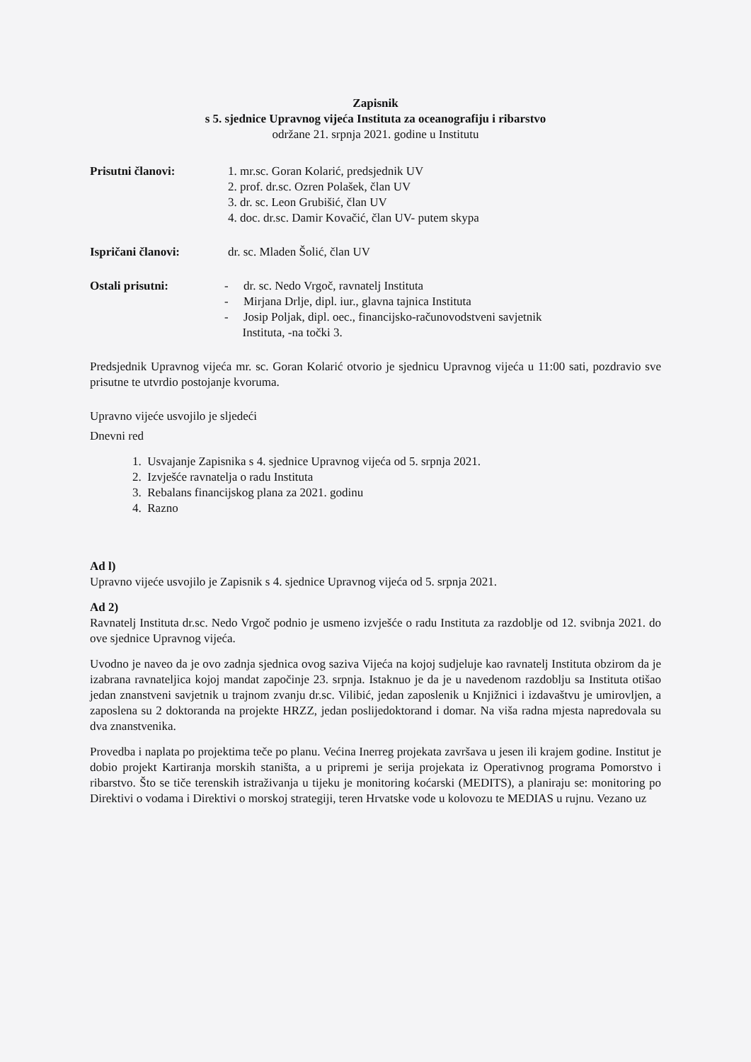Zapisnik
s 5. sjednice Upravnog vijeća Instituta za oceanografiju i ribarstvo
održane 21. srpnja 2021. godine u Institutu
Prisutni članovi: 1. mr.sc. Goran Kolarić, predsjednik UV
2. prof. dr.sc. Ozren Polašek, član UV
3. dr. sc. Leon Grubišić, član UV
4. doc. dr.sc. Damir Kovačić, član UV- putem skypa
Ispričani članovi: dr. sc. Mladen Šolić, član UV
Ostali prisutni: - dr. sc. Nedo Vrgoč, ravnatelj Instituta
- Mirjana Drlje, dipl. iur., glavna tajnica Instituta
- Josip Poljak, dipl. oec., financijsko-računovodstveni savjetnik
Instituta, -na točki 3.
Predsjednik Upravnog vijeća mr. sc. Goran Kolarić otvorio je sjednicu Upravnog vijeća u 11:00 sati, pozdravio sve prisutne te utvrdio postojanje kvoruma.
Upravno vijeće usvojilo je sljedeći
Dnevni red
1. Usvajanje Zapisnika s 4. sjednice Upravnog vijeća od 5. srpnja 2021.
2. Izvješće ravnatelja o radu Instituta
3. Rebalans financijskog plana za 2021. godinu
4. Razno
Ad l)
Upravno vijeće usvojilo je Zapisnik s 4. sjednice Upravnog vijeća od 5. srpnja 2021.
Ad 2)
Ravnatelj Instituta dr.sc. Nedo Vrgoč podnio je usmeno izvješće o radu Instituta za razdoblje od 12. svibnja 2021. do ove sjednice Upravnog vijeća.
Uvodno je naveo da je ovo zadnja sjednica ovog saziva Vijeća na kojoj sudjeluje kao ravnatelj Instituta obzirom da je izabrana ravnateljica kojoj mandat započinje 23. srpnja. Istaknuo je da je u navedenom razdoblju sa Instituta otišao jedan znanstveni savjetnik u trajnom zvanju dr.sc. Vilibić, jedan zaposlenik u Knjižnici i izdavaštvu je umirovljen, a zaposlena su 2 doktoranda na projekte HRZZ, jedan poslijedoktorand i domar. Na viša radna mjesta napredovala su dva znanstvenika.
Provedba i naplata po projektima teče po planu. Većina Inerreg projekata završava u jesen ili krajem godine. Institut je dobio projekt Kartiranja morskih staništa, a u pripremi je serija projekata iz Operativnog programa Pomorstvo i ribarstvo. Što se tiče terenskih istraživanja u tijeku je monitoring koćarski (MEDITS), a planiraju se: monitoring po Direktivi o vodama i Direktivi o morskoj strategiji, teren Hrvatske vode u kolovozu te MEDIAS u rujnu. Vezano uz